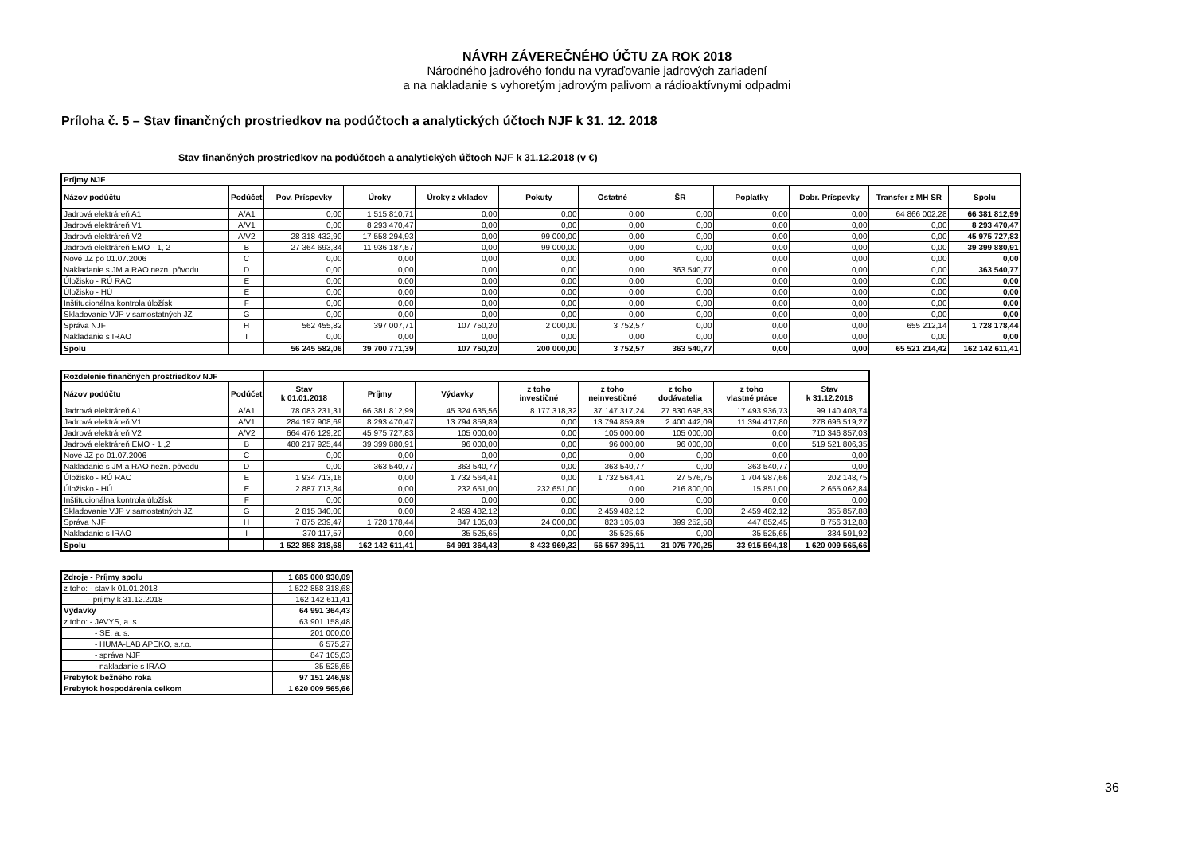NÁVRH ZÁVEREČNÉHO ÚČTU ZA ROK 2018
Národného jadrového fondu na vyraďovanie jadrových zariadení
a na nakladanie s vyhoretým jadrovým palivom a rádioaktívnymi odpadmi
Príloha č. 5 – Stav finančných prostriedkov na podúčtoch a analytických účtoch NJF k 31. 12. 2018
Stav finančných prostriedkov na podúčtoch a analytických účtoch NJF k 31.12.2018 (v €)
| Príjmy NJF | | | | | | | | | | | |
| Názov podúčtu | Podúčet | Pov. Príspevky | Úroky | Úroky z vkladov | Pokuty | Ostatné | ŠR | Poplatky | Dobr. Príspevky | Transfer z MH SR | Spolu |
| Jadrová elektráreň A1 | A/A1 | 0,00 | 1 515 810,71 | 0,00 | 0,00 | 0,00 | 0,00 | 0,00 | 0,00 | 64 866 002,28 | 66 381 812,99 |
| Jadrová elektráreň V1 | A/V1 | 0,00 | 8 293 470,47 | 0,00 | 0,00 | 0,00 | 0,00 | 0,00 | 0,00 | 0,00 | 8 293 470,47 |
| Jadrová elektráreň V2 | A/V2 | 28 318 432,90 | 17 558 294,93 | 0,00 | 99 000,00 | 0,00 | 0,00 | 0,00 | 0,00 | 0,00 | 45 975 727,83 |
| Jadrová elektráreň EMO - 1, 2 | B | 27 364 693,34 | 11 936 187,57 | 0,00 | 99 000,00 | 0,00 | 0,00 | 0,00 | 0,00 | 0,00 | 39 399 880,91 |
| Nové JZ po 01.07.2006 | C | 0,00 | 0,00 | 0,00 | 0,00 | 0,00 | 0,00 | 0,00 | 0,00 | 0,00 | 0,00 |
| Nakladanie s JM a RAO nezn. pôvodu | D | 0,00 | 0,00 | 0,00 | 0,00 | 0,00 | 363 540,77 | 0,00 | 0,00 | 0,00 | 363 540,77 |
| Úložisko - RÚ RAO | E | 0,00 | 0,00 | 0,00 | 0,00 | 0,00 | 0,00 | 0,00 | 0,00 | 0,00 | 0,00 |
| Úložisko - HÚ | E | 0,00 | 0,00 | 0,00 | 0,00 | 0,00 | 0,00 | 0,00 | 0,00 | 0,00 | 0,00 |
| Inštitucionálna kontrola úložísk | F | 0,00 | 0,00 | 0,00 | 0,00 | 0,00 | 0,00 | 0,00 | 0,00 | 0,00 | 0,00 |
| Skladovanie VJP v samostatných JZ | G | 0,00 | 0,00 | 0,00 | 0,00 | 0,00 | 0,00 | 0,00 | 0,00 | 0,00 | 0,00 |
| Správa NJF | H | 562 455,82 | 397 007,71 | 107 750,20 | 2 000,00 | 3 752,57 | 0,00 | 0,00 | 0,00 | 655 212,14 | 1 728 178,44 |
| Nakladanie s IRAO | I | 0,00 | 0,00 | 0,00 | 0,00 | 0,00 | 0,00 | 0,00 | 0,00 | 0,00 | 0,00 |
| Spolu | | 56 245 582,06 | 39 700 771,39 | 107 750,20 | 200 000,00 | 3 752,57 | 363 540,77 | 0,00 | 0,00 | 65 521 214,42 | 162 142 611,41 |
| Rozdelenie finančných prostriedkov NJF | | | | | | | | | |
| Názov podúčtu | Podúčet | Stav k 01.01.2018 | Príjmy | Výdavky | z toho investičné | z toho neinvestičné | z toho dodávatelia | z toho vlastné práce | Stav k 31.12.2018 |
| Jadrová elektráreň A1 | A/A1 | 78 083 231,31 | 66 381 812,99 | 45 324 635,56 | 8 177 318,32 | 37 147 317,24 | 27 830 698,83 | 17 493 936,73 | 99 140 408,74 |
| Jadrová elektráreň V1 | A/V1 | 284 197 908,69 | 8 293 470,47 | 13 794 859,89 | 0,00 | 13 794 859,89 | 2 400 442,09 | 11 394 417,80 | 278 696 519,27 |
| Jadrová elektráreň V2 | A/V2 | 664 476 129,20 | 45 975 727,83 | 105 000,00 | 0,00 | 105 000,00 | 105 000,00 | 0,00 | 710 346 857,03 |
| Jadrová elektráreň EMO - 1 ,2 | B | 480 217 925,44 | 39 399 880,91 | 96 000,00 | 0,00 | 96 000,00 | 96 000,00 | 0,00 | 519 521 806,35 |
| Nové JZ po 01.07.2006 | C | 0,00 | 0,00 | 0,00 | 0,00 | 0,00 | 0,00 | 0,00 | 0,00 |
| Nakladanie s JM a RAO nezn. pôvodu | D | 0,00 | 363 540,77 | 363 540,77 | 0,00 | 363 540,77 | 0,00 | 363 540,77 | 0,00 |
| Úložisko - RÚ RAO | E | 1 934 713,16 | 0,00 | 1 732 564,41 | 0,00 | 1 732 564,41 | 27 576,75 | 1 704 987,66 | 202 148,75 |
| Úložisko - HÚ | E | 2 887 713,84 | 0,00 | 232 651,00 | 232 651,00 | 0,00 | 216 800,00 | 15 851,00 | 2 655 062,84 |
| Inštitucionálna kontrola úložísk | F | 0,00 | 0,00 | 0,00 | 0,00 | 0,00 | 0,00 | 0,00 | 0,00 |
| Skladovanie VJP v samostatných JZ | G | 2 815 340,00 | 0,00 | 2 459 482,12 | 0,00 | 2 459 482,12 | 0,00 | 2 459 482,12 | 355 857,88 |
| Správa NJF | H | 7 875 239,47 | 1 728 178,44 | 847 105,03 | 24 000,00 | 823 105,03 | 399 252,58 | 447 852,45 | 8 756 312,88 |
| Nakladanie s IRAO | I | 370 117,57 | 0,00 | 35 525,65 | 0,00 | 35 525,65 | 0,00 | 35 525,65 | 334 591,92 |
| Spolu | | 1 522 858 318,68 | 162 142 611,41 | 64 991 364,43 | 8 433 969,32 | 56 557 395,11 | 31 075 770,25 | 33 915 594,18 | 1 620 009 565,66 |
| Zdroje - Príjmy spolu | 1 685 000 930,09 |
| z toho: - stav k 01.01.2018 | 1 522 858 318,68 |
| - príjmy k 31.12.2018 | 162 142 611,41 |
| Výdavky | 64 991 364,43 |
| z toho: - JAVYS, a. s. | 63 901 158,48 |
| - SE, a. s. | 201 000,00 |
| - HUMA-LAB APEKO, s.r.o. | 6 575,27 |
| - správa NJF | 847 105,03 |
| - nakladanie s IRAO | 35 525,65 |
| Prebytok bežného roka | 97 151 246,98 |
| Prebytok hospodárenia celkom | 1 620 009 565,66 |
36